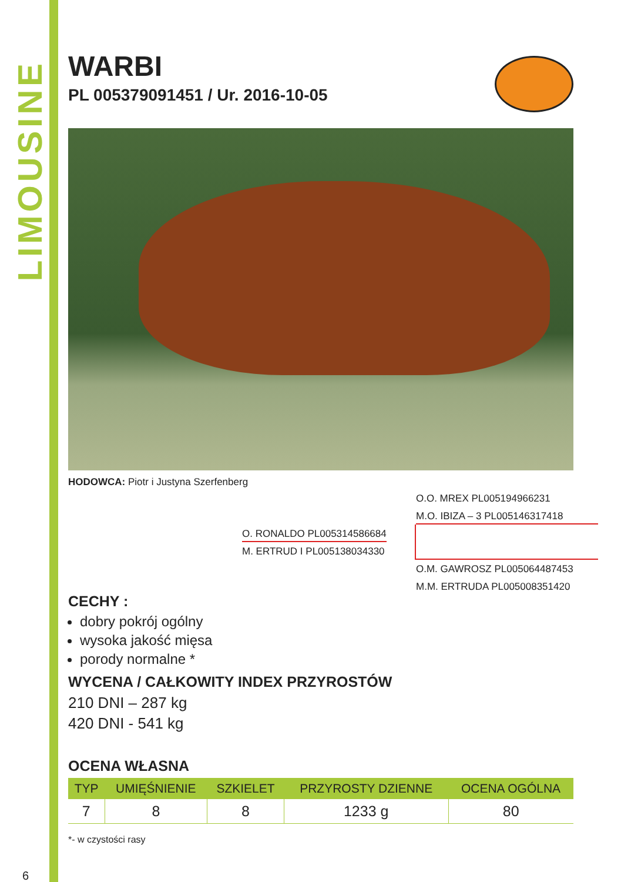LIMOUSINE
WARBI
PL 005379091451 / Ur. 2016-10-05
HODOWCA: Piotr i Justyna Szerfenberg
O.O. MREX PL005194966231
M.O. IBIZA – 3 PL005146317418
O. RONALDO PL005314586684
M. ERTRUD I PL005138034330
O.M. GAWROSZ PL005064487453
M.M. ERTRUDA PL005008351420
CECHY :
dobry pokrój ogólny
wysoka jakość mięsa
porody normalne *
WYCENA / CAŁKOWITY INDEX PRZYROSTÓW
210 DNI – 287 kg
420 DNI - 541 kg
OCENA WŁASNA
| TYP | UMIĘŚNIENIE | SZKIELET | PRZYROSTY DZIENNE | OCENA OGÓLNA |
| --- | --- | --- | --- | --- |
| 7 | 8 | 8 | 1233 g | 80 |
*- w czystości rasy
6